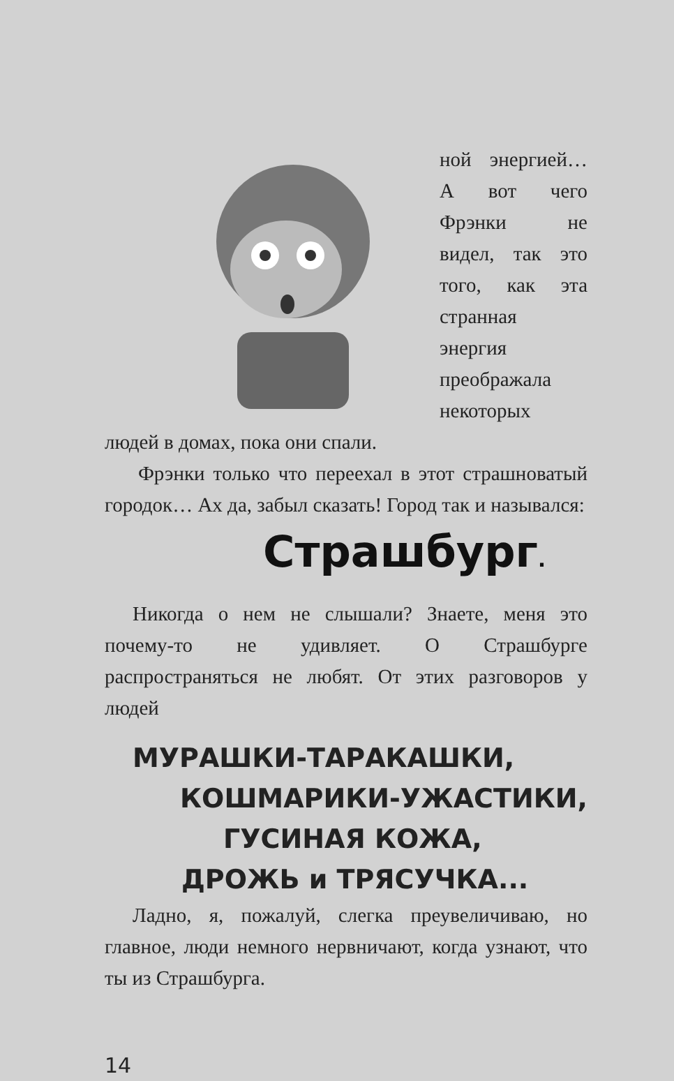ной энергией… А вот чего Фрэнки не видел, так это того, как эта странная энергия преображала некоторых людей в домах, пока они спали.
Фрэнки только что переехал в этот страшноватый городок… Ах да, забыл сказать! Город так и назывался:
Страшбург.
Никогда о нем не слышали? Знаете, меня это почему-то не удивляет. О Страшбурге распространяться не любят. От этих разговоров у людей
МУРАШКИ-ТАРАКАШКИ,
КОШМАРИКИ-УЖАСТИКИ,
ГУСИНАЯ КОЖА,
ДРОЖЬ и ТРЯСУЧКА...
Ладно, я, пожалуй, слегка преувеличиваю, но главное, люди немного нервничают, когда узнают, что ты из Страшбурга.
14